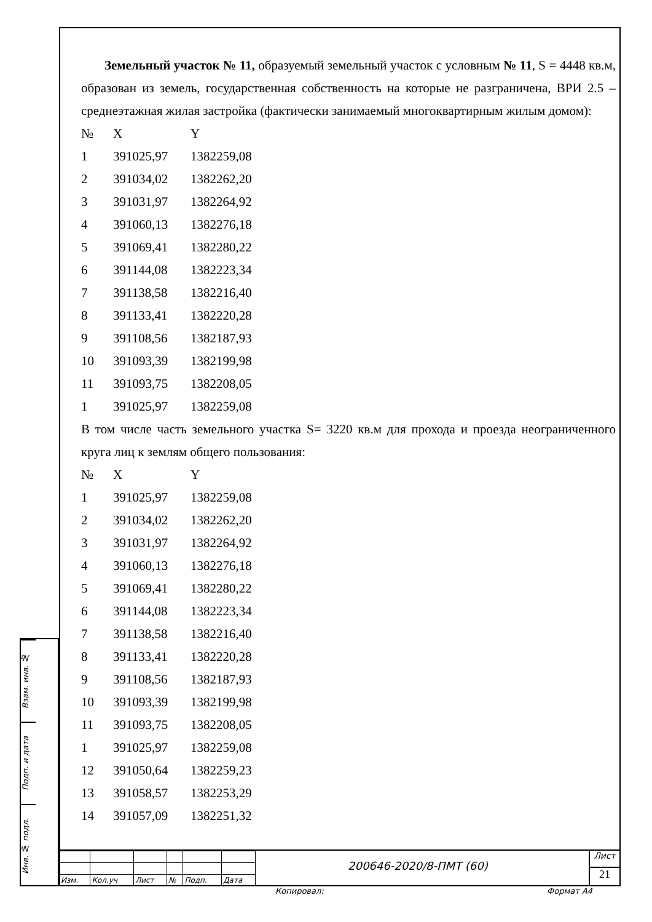Земельный участок № 11, образуемый земельный участок с условным № 11, S = 4448 кв.м, образован из земель, государственная собственность на которые не разграничена, ВРИ 2.5 – среднеэтажная жилая застройка (фактически занимаемый многоквартирным жилым домом):
| № | X | Y |
| 1 | 391025,97 | 1382259,08 |
| 2 | 391034,02 | 1382262,20 |
| 3 | 391031,97 | 1382264,92 |
| 4 | 391060,13 | 1382276,18 |
| 5 | 391069,41 | 1382280,22 |
| 6 | 391144,08 | 1382223,34 |
| 7 | 391138,58 | 1382216,40 |
| 8 | 391133,41 | 1382220,28 |
| 9 | 391108,56 | 1382187,93 |
| 10 | 391093,39 | 1382199,98 |
| 11 | 391093,75 | 1382208,05 |
| 1 | 391025,97 | 1382259,08 |
В том числе часть земельного участка S= 3220 кв.м для прохода и проезда неограниченного круга лиц к землям общего пользования:
| № | X | Y |
| 1 | 391025,97 | 1382259,08 |
| 2 | 391034,02 | 1382262,20 |
| 3 | 391031,97 | 1382264,92 |
| 4 | 391060,13 | 1382276,18 |
| 5 | 391069,41 | 1382280,22 |
| 6 | 391144,08 | 1382223,34 |
| 7 | 391138,58 | 1382216,40 |
| 8 | 391133,41 | 1382220,28 |
| 9 | 391108,56 | 1382187,93 |
| 10 | 391093,39 | 1382199,98 |
| 11 | 391093,75 | 1382208,05 |
| 1 | 391025,97 | 1382259,08 |
| 12 | 391050,64 | 1382259,23 |
| 13 | 391058,57 | 1382253,29 |
| 14 | 391057,09 | 1382251,32 |
Взам. инв. №
Подп. и дата
Инв. № подл.
| Изм. | Кол.уч | Лист | № | Подп. | Дата |
200646-2020/8-ПМТ (60)
Лист
21
Копировал: Формат А4